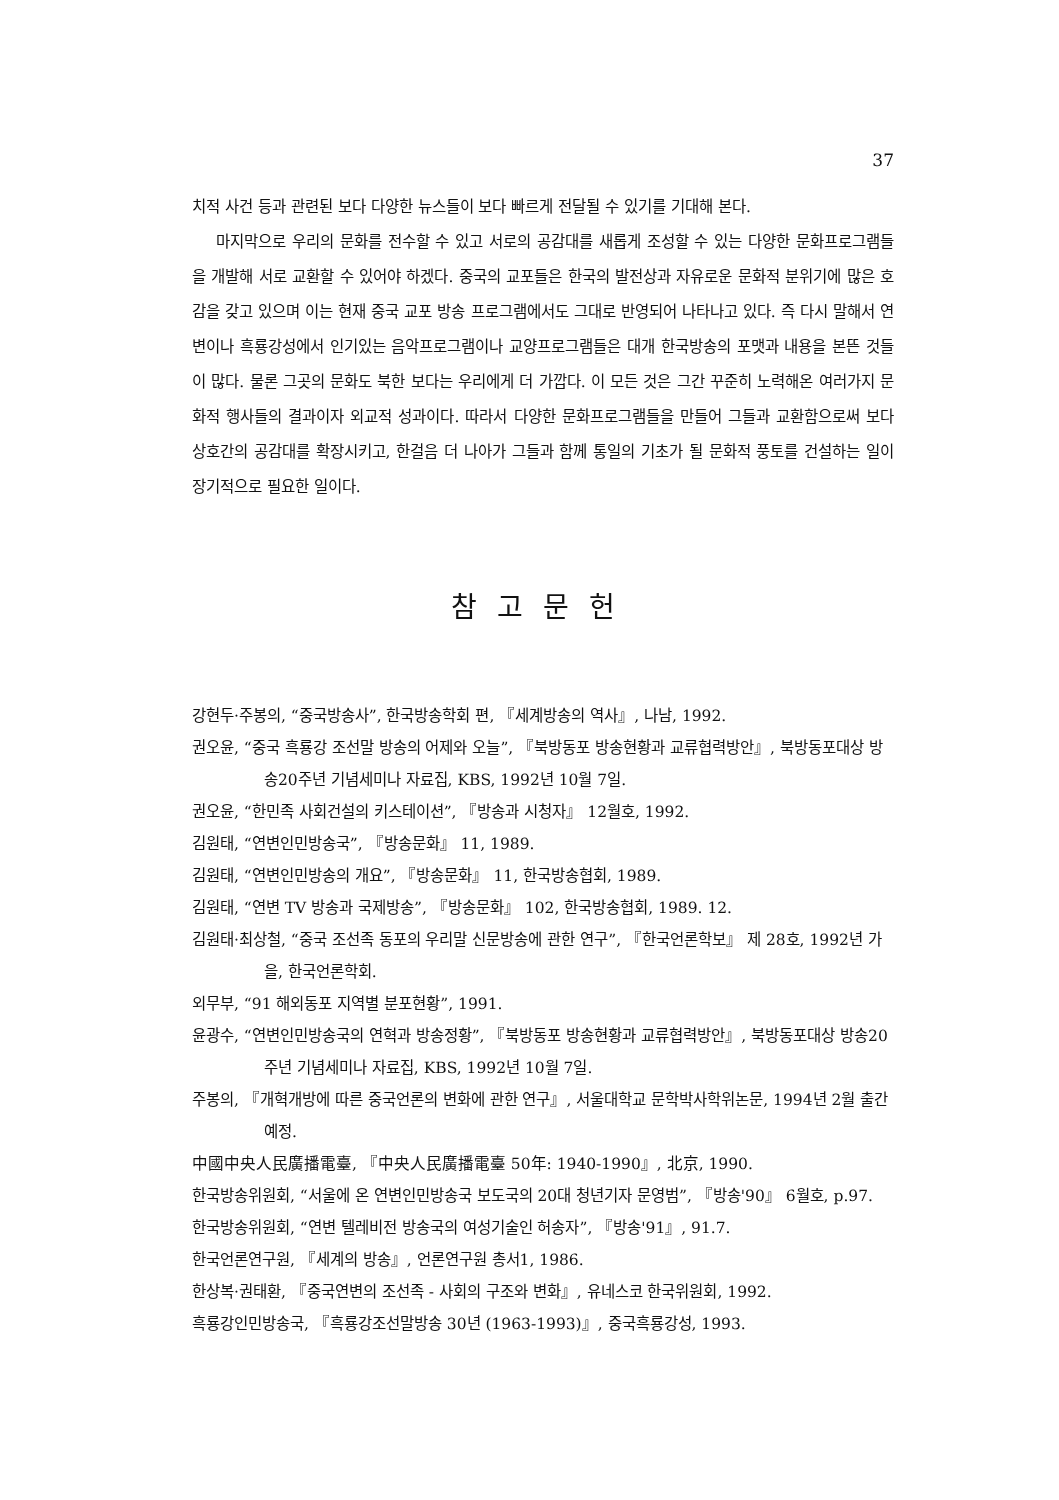37
치적 사건 등과 관련된 보다 다양한 뉴스들이 보다 빠르게 전달될 수 있기를 기대해 본다.
마지막으로 우리의 문화를 전수할 수 있고 서로의 공감대를 새롭게 조성할 수 있는 다양한 문화프로그램들을 개발해 서로 교환할 수 있어야 하겠다. 중국의 교포들은 한국의 발전상과 자유로운 문화적 분위기에 많은 호감을 갖고 있으며 이는 현재 중국 교포 방송 프로그램에서도 그대로 반영되어 나타나고 있다. 즉 다시 말해서 연변이나 흑룡강성에서 인기있는 음악프로그램이나 교양프로그램들은 대개 한국방송의 포맷과 내용을 본뜬 것들이 많다. 물론 그곳의 문화도 북한 보다는 우리에게 더 가깝다. 이 모든 것은 그간 꾸준히 노력해온 여러가지 문화적 행사들의 결과이자 외교적 성과이다. 따라서 다양한 문화프로그램들을 만들어 그들과 교환함으로써 보다 상호간의 공감대를 확장시키고, 한걸음 더 나아가 그들과 함께 통일의 기초가 될 문화적 풍토를 건설하는 일이 장기적으로 필요한 일이다.
참고문헌
강현두·주봉의, “중국방송사”, 한국방송학회 편, 『세계방송의 역사』, 나남, 1992.
권오윤, “중국 흑룡강 조선말 방송의 어제와 오늘”, 『북방동포 방송현황과 교류협력방안』, 북방동포대상 방송20주년 기념세미나 자료집, KBS, 1992년 10월 7일.
권오윤, “한민족 사회건설의 키스테이션”, 『방송과 시청자』 12월호, 1992.
김원태, “연변인민방송국”, 『방송문화』 11, 1989.
김원태, “연변인민방송의 개요”, 『방송문화』 11, 한국방송협회, 1989.
김원태, “연변 TV 방송과 국제방송”, 『방송문화』 102, 한국방송협회, 1989. 12.
김원태·최상철, “중국 조선족 동포의 우리말 신문방송에 관한 연구”, 『한국언론학보』 제 28호, 1992년 가을, 한국언론학회.
외무부, “91 해외동포 지역별 분포현황”, 1991.
윤광수, “연변인민방송국의 연혁과 방송정황”, 『북방동포 방송현황과 교류협력방안』, 북방동포대상 방송20주년 기념세미나 자료집, KBS, 1992년 10월 7일.
주봉의, 『개혁개방에 따른 중국언론의 변화에 관한 연구』, 서울대학교 문학박사학위논문, 1994년 2월 출간예정.
中國中央人民廣播電臺, 『中央人民廣播電臺 50年: 1940-1990』, 北京, 1990.
한국방송위원회, “서울에 온 연변인민방송국 보도국의 20대 청년기자 문영범”, 『방송'90』 6월호, p.97.
한국방송위원회, “연변 텔레비전 방송국의 여성기술인 허송자”, 『방송'91』, 91.7.
한국언론연구원, 『세계의 방송』, 언론연구원 총서1, 1986.
한상복·권태환, 『중국연변의 조선족 - 사회의 구조와 변화』, 유네스코 한국위원회, 1992.
흑룡강인민방송국, 『흑룡강조선말방송 30년 (1963-1993)』, 중국흑룡강성, 1993.